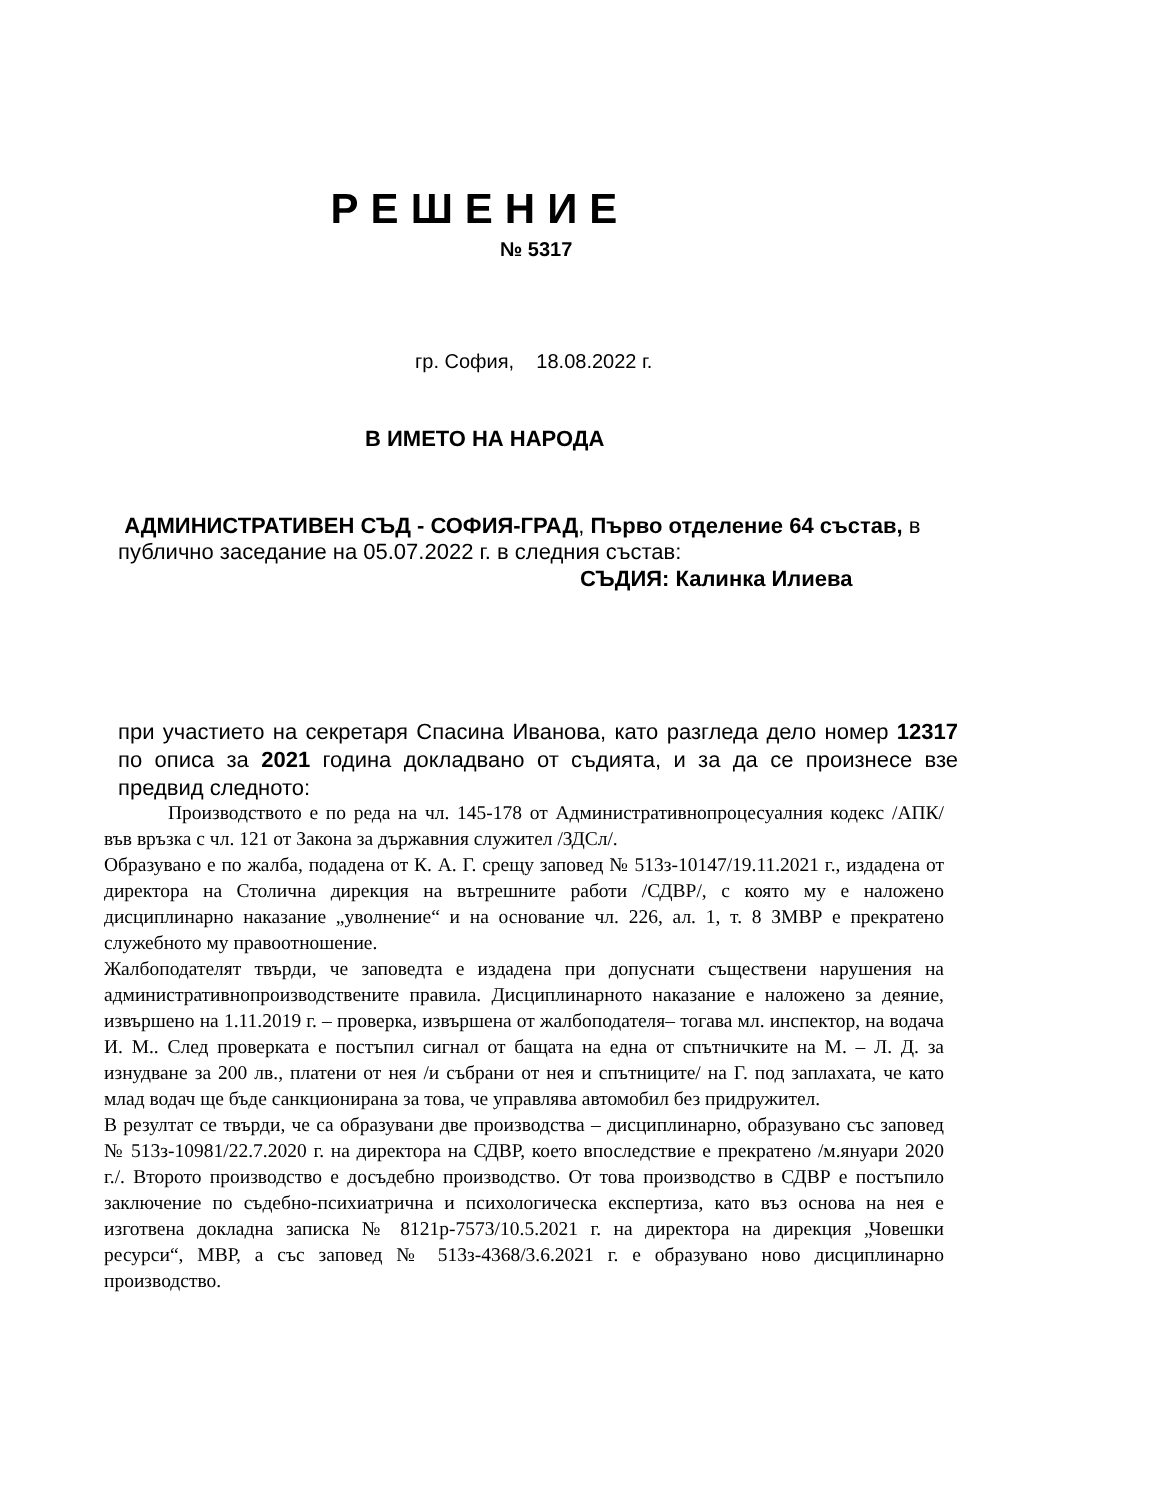РЕШЕНИЕ
№ 5317
гр. София, 18.08.2022 г.
В ИМЕТО НА НАРОДА
АДМИНИСТРАТИВЕН СЪД - СОФИЯ-ГРАД, Първо отделение 64 състав, в публично заседание на 05.07.2022 г. в следния състав:
СЪДИЯ: Калинка Илиева
при участието на секретаря Спасина Иванова, като разгледа дело номер 12317 по описа за 2021 година докладвано от съдията, и за да се произнесе взе предвид следното:
Производството е по реда на чл. 145-178 от Административнопроцесуалния кодекс /АПК/ във връзка с чл. 121 от Закона за държавния служител /ЗДСл/.
Образувано е по жалба, подадена от К. А. Г. срещу заповед № 513з-10147/19.11.2021 г., издадена от директора на Столична дирекция на вътрешните работи /СДВР/, с която му е наложено дисциплинарно наказание „уволнение“ и на основание чл. 226, ал. 1, т. 8 ЗМВР е прекратено служебното му правоотношение.
Жалбоподателят твърди, че заповедта е издадена при допуснати съществени нарушения на административнопроизводствените правила. Дисциплинарното наказание е наложено за деяние, извършено на 1.11.2019 г. – проверка, извършена от жалбоподателя– тогава мл. инспектор, на водача И. М.. След проверката е постъпил сигнал от бащата на една от спътничките на М. – Л. Д. за изнудване за 200 лв., платени от нея /и събрани от нея и спътниците/ на Г. под заплахата, че като млад водач ще бъде санкционирана за това, че управлява автомобил без придружител.
В резултат се твърди, че са образувани две производства – дисциплинарно, образувано със заповед № 513з-10981/22.7.2020 г. на директора на СДВР, което впоследствие е прекратено /м.януари 2020 г./. Второто производство е досъдебно производство. От това производство в СДВР е постъпило заключение по съдебно-психиатрична и психологическа експертиза, като въз основа на нея е изготвена докладна записка № 8121р-7573/10.5.2021 г. на директора на дирекция „Човешки ресурси“, МВР, а със заповед № 513з-4368/3.6.2021 г. е образувано ново дисциплинарно производство.